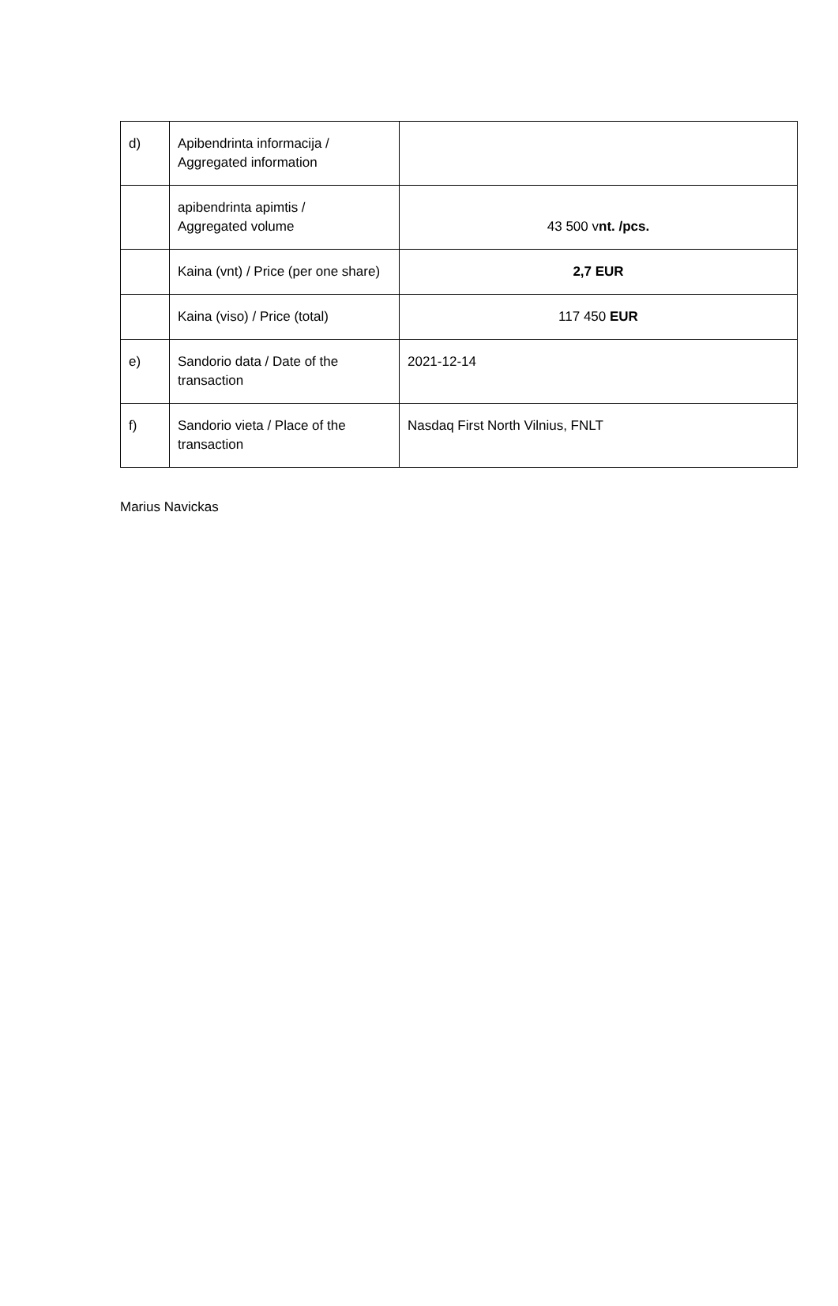| d) | Apibendrinta informacija / Aggregated information | |
| | apibendrinta apimtis / Aggregated volume | 43 500 v nt. /pcs. |
| | Kaina (vnt) / Price (per one share) | 2,7 EUR |
| | Kaina (viso) / Price (total) | 117 450 EUR |
| e) | Sandorio data / Date of the transaction | 2021-12-14 |
| f) | Sandorio vieta / Place of the transaction | Nasdaq First North Vilnius, FNLT |
Marius Navickas